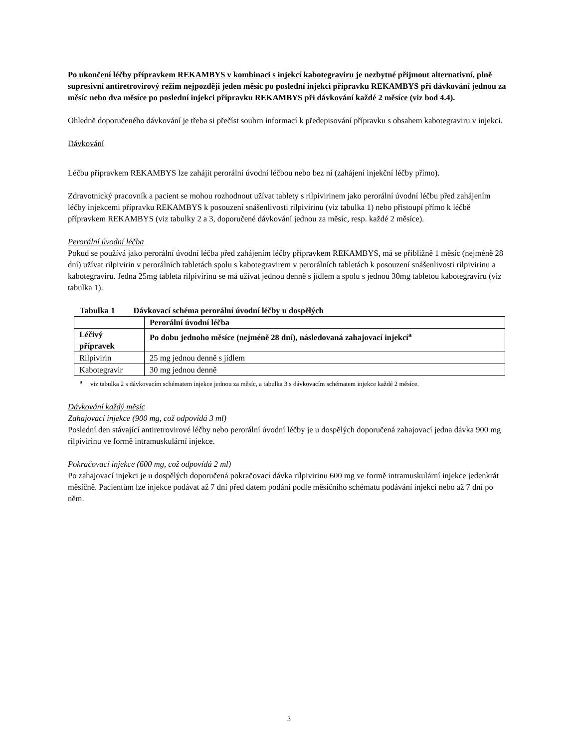Po ukončení léčby přípravkem REKAMBYS v kombinaci s injekcí kabotegraviru je nezbytné přijmout alternativní, plně supresivní antiretrovirový režim nejpozději jeden měsíc po poslední injekci přípravku REKAMBYS při dávkování jednou za měsíc nebo dva měsíce po poslední injekci přípravku REKAMBYS při dávkování každé 2 měsíce (viz bod 4.4).
Ohledně doporučeného dávkování je třeba si přečíst souhrn informací k předepisování přípravku s obsahem kabotegraviru v injekci.
Dávkování
Léčbu přípravkem REKAMBYS lze zahájit perorální úvodní léčbou nebo bez ní (zahájení injekční léčby přímo).
Zdravotnický pracovník a pacient se mohou rozhodnout užívat tablety s rilpivirinem jako perorální úvodní léčbu před zahájením léčby injekcemi přípravku REKAMBYS k posouzení snášenlivosti rilpivirinu (viz tabulka 1) nebo přistoupí přímo k léčbě přípravkem REKAMBYS (viz tabulky 2 a 3, doporučené dávkování jednou za měsíc, resp. každé 2 měsíce).
Perorální úvodní léčba
Pokud se používá jako perorální úvodní léčba před zahájením léčby přípravkem REKAMBYS, má se přibližně 1 měsíc (nejméně 28 dní) užívat rilpivirin v perorálních tabletách spolu s kabotegravirem v perorálních tabletách k posouzení snášenlivosti rilpivirinu a kabotegraviru. Jedna 25mg tableta rilpivirinu se má užívat jednou denně s jídlem a spolu s jednou 30mg tabletou kabotegraviru (viz tabulka 1).
Tabulka 1 Dávkovací schéma perorální úvodní léčby u dospělých
| | Perorální úvodní léčba |
| Léčivý přípravek | Po dobu jednoho měsíce (nejméně 28 dní), následovaná zahajovací injekcí<sup>a</sup> |
| Rilpivirin | 25 mg jednou denně s jídlem |
| Kabotegravir | 30 mg jednou denně |
<sup>a</sup> viz tabulka 2 s dávkovacím schématem injekce jednou za měsíc, a tabulka 3 s dávkovacím schématem injekce každé 2 měsíce.
Dávkování každý měsíc
Zahajovací injekce (900 mg, což odpovídá 3 ml)
Poslední den stávající antiretrovirové léčby nebo perorální úvodní léčby je u dospělých doporučená zahajovací jedna dávka 900 mg rilpivirinu ve formě intramuskulární injekce.
Pokračovací injekce (600 mg, což odpovídá 2 ml)
Po zahajovací injekci je u dospělých doporučená pokračovací dávka rilpivirinu 600 mg ve formě intramuskulární injekce jedenkrát měsíčně. Pacientům lze injekce podávat až 7 dní před datem podání podle měsíčního schématu podávání injekcí nebo až 7 dní po něm.
3